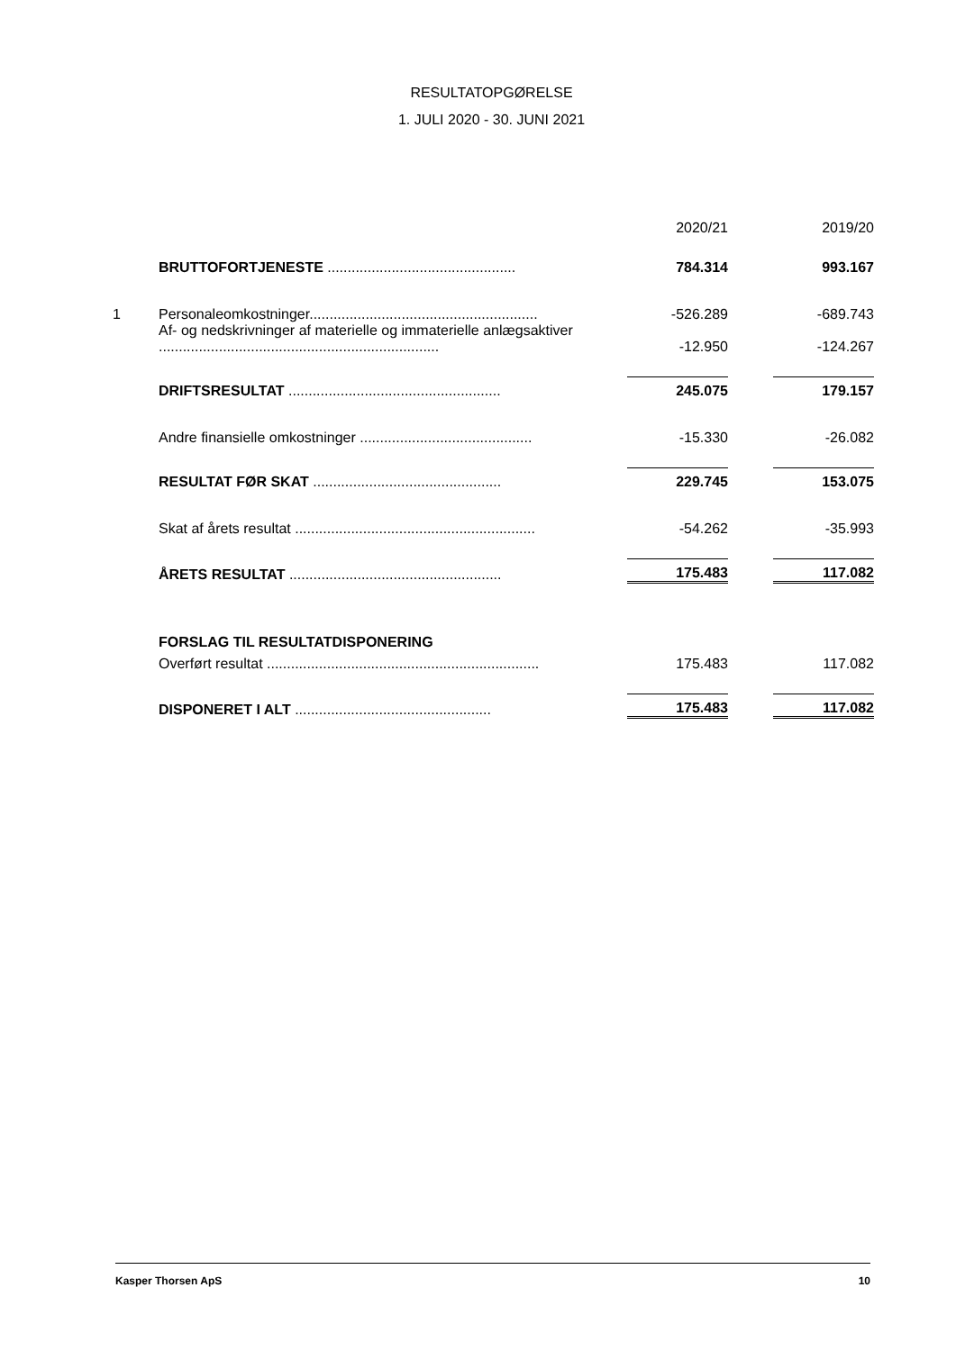RESULTATOPGØRELSE
1. JULI 2020 - 30. JUNI 2021
| | | | 2020/21 | | 2019/20 |
| | BRUTTOFORTJENESTE ............................................... | | 784.314 | | 993.167 |
| 1 | Personaleomkostninger......................................................... | | -526.289 | | -689.743 |
| | Af- og nedskrivninger af materielle og immaterielle anlægsaktiver ...................................................................... | | -12.950 | | -124.267 |
| | DRIFTSRESULTAT ..................................................... | | 245.075 | | 179.157 |
| | Andre finansielle omkostninger ........................................... | | -15.330 | | -26.082 |
| | RESULTAT FØR SKAT ............................................... | | 229.745 | | 153.075 |
| | Skat af årets resultat ............................................................ | | -54.262 | | -35.993 |
| | ÅRETS RESULTAT ..................................................... | | 175.483 | | 117.082 |
| | FORSLAG TIL RESULTATDISPONERING | | | | |
| | Overført resultat .................................................................... | | 175.483 | | 117.082 |
| | DISPONERET I ALT ................................................. | | 175.483 | | 117.082 |
Kasper Thorsen ApS 10